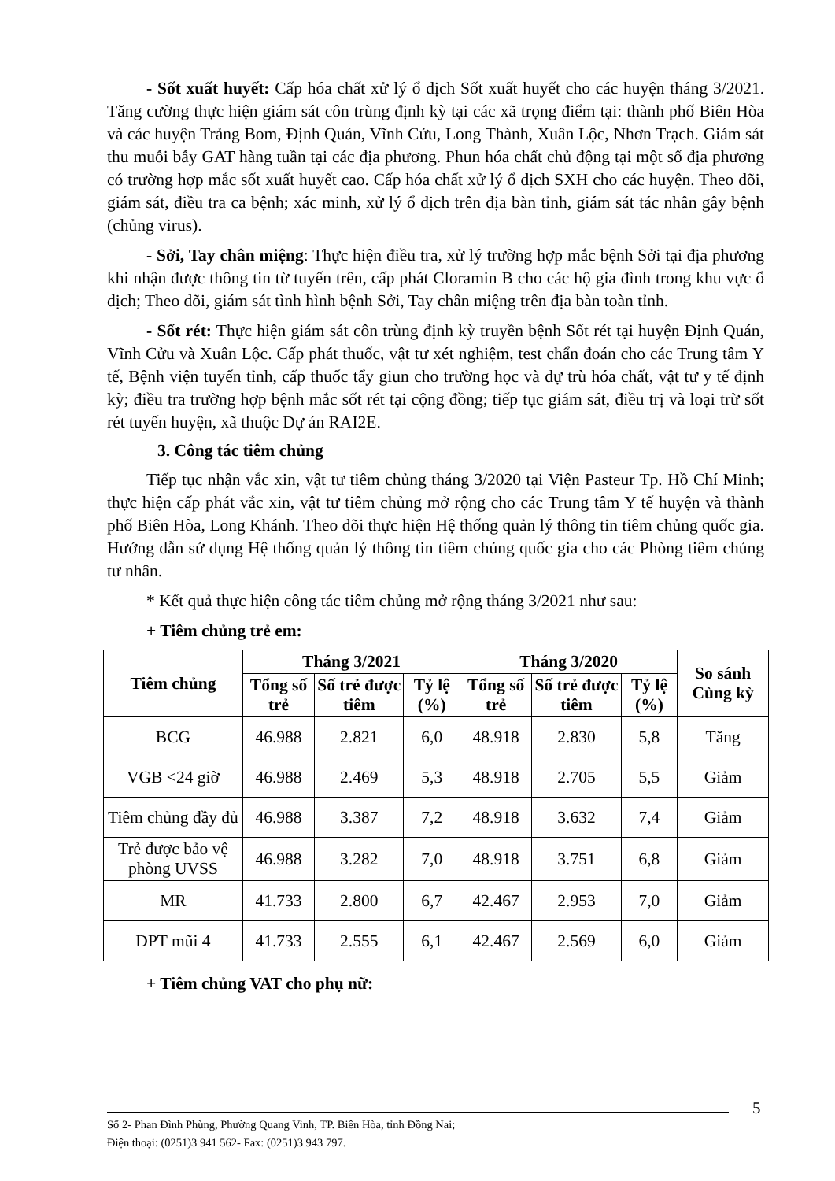- Sốt xuất huyết: Cấp hóa chất xử lý ổ dịch Sốt xuất huyết cho các huyện tháng 3/2021. Tăng cường thực hiện giám sát côn trùng định kỳ tại các xã trọng điểm tại: thành phố Biên Hòa và các huyện Trảng Bom, Định Quán, Vĩnh Cửu, Long Thành, Xuân Lộc, Nhơn Trạch. Giám sát thu muỗi bẫy GAT hàng tuần tại các địa phương. Phun hóa chất chủ động tại một số địa phương có trường hợp mắc sốt xuất huyết cao. Cấp hóa chất xử lý ổ dịch SXH cho các huyện. Theo dõi, giám sát, điều tra ca bệnh; xác minh, xử lý ổ dịch trên địa bàn tỉnh, giám sát tác nhân gây bệnh (chủng virus).
- Sởi, Tay chân miệng: Thực hiện điều tra, xử lý trường hợp mắc bệnh Sởi tại địa phương khi nhận được thông tin từ tuyến trên, cấp phát Cloramin B cho các hộ gia đình trong khu vực ổ dịch; Theo dõi, giám sát tình hình bệnh Sởi, Tay chân miệng trên địa bàn toàn tỉnh.
- Sốt rét: Thực hiện giám sát côn trùng định kỳ truyền bệnh Sốt rét tại huyện Định Quán, Vĩnh Cửu và Xuân Lộc. Cấp phát thuốc, vật tư xét nghiệm, test chẩn đoán cho các Trung tâm Y tế, Bệnh viện tuyến tỉnh, cấp thuốc tẩy giun cho trường học và dự trù hóa chất, vật tư y tế định kỳ; điều tra trường hợp bệnh mắc sốt rét tại cộng đồng; tiếp tục giám sát, điều trị và loại trừ sốt rét tuyến huyện, xã thuộc Dự án RAI2E.
3. Công tác tiêm chủng
Tiếp tục nhận vắc xin, vật tư tiêm chủng tháng 3/2020 tại Viện Pasteur Tp. Hồ Chí Minh; thực hiện cấp phát vắc xin, vật tư tiêm chủng mở rộng cho các Trung tâm Y tế huyện và thành phố Biên Hòa, Long Khánh. Theo dõi thực hiện Hệ thống quản lý thông tin tiêm chủng quốc gia. Hướng dẫn sử dụng Hệ thống quản lý thông tin tiêm chủng quốc gia cho các Phòng tiêm chủng tư nhân.
* Kết quả thực hiện công tác tiêm chủng mở rộng tháng 3/2021 như sau:
+ Tiêm chủng trẻ em:
| Tiêm chủng | Tháng 3/2021 | | | Tháng 3/2020 | | | So sánh Cùng kỳ |
| --- | --- | --- | --- | --- | --- | --- | --- |
| | Tổng số trẻ | Số trẻ được tiêm | Tỷ lệ (%) | Tổng số trẻ | Số trẻ được tiêm | Tỷ lệ (%) | |
| BCG | 46.988 | 2.821 | 6,0 | 48.918 | 2.830 | 5,8 | Tăng |
| VGB <24 giờ | 46.988 | 2.469 | 5,3 | 48.918 | 2.705 | 5,5 | Giảm |
| Tiêm chủng đầy đủ | 46.988 | 3.387 | 7,2 | 48.918 | 3.632 | 7,4 | Giảm |
| Trẻ được bảo vệ phòng UVSS | 46.988 | 3.282 | 7,0 | 48.918 | 3.751 | 6,8 | Giảm |
| MR | 41.733 | 2.800 | 6,7 | 42.467 | 2.953 | 7,0 | Giảm |
| DPT mũi 4 | 41.733 | 2.555 | 6,1 | 42.467 | 2.569 | 6,0 | Giảm |
+ Tiêm chủng VAT cho phụ nữ:
5
Số 2- Phan Đình Phùng, Phường Quang Vinh, TP. Biên Hòa, tỉnh Đồng Nai;
Điện thoại: (0251)3 941 562- Fax: (0251)3 943 797.